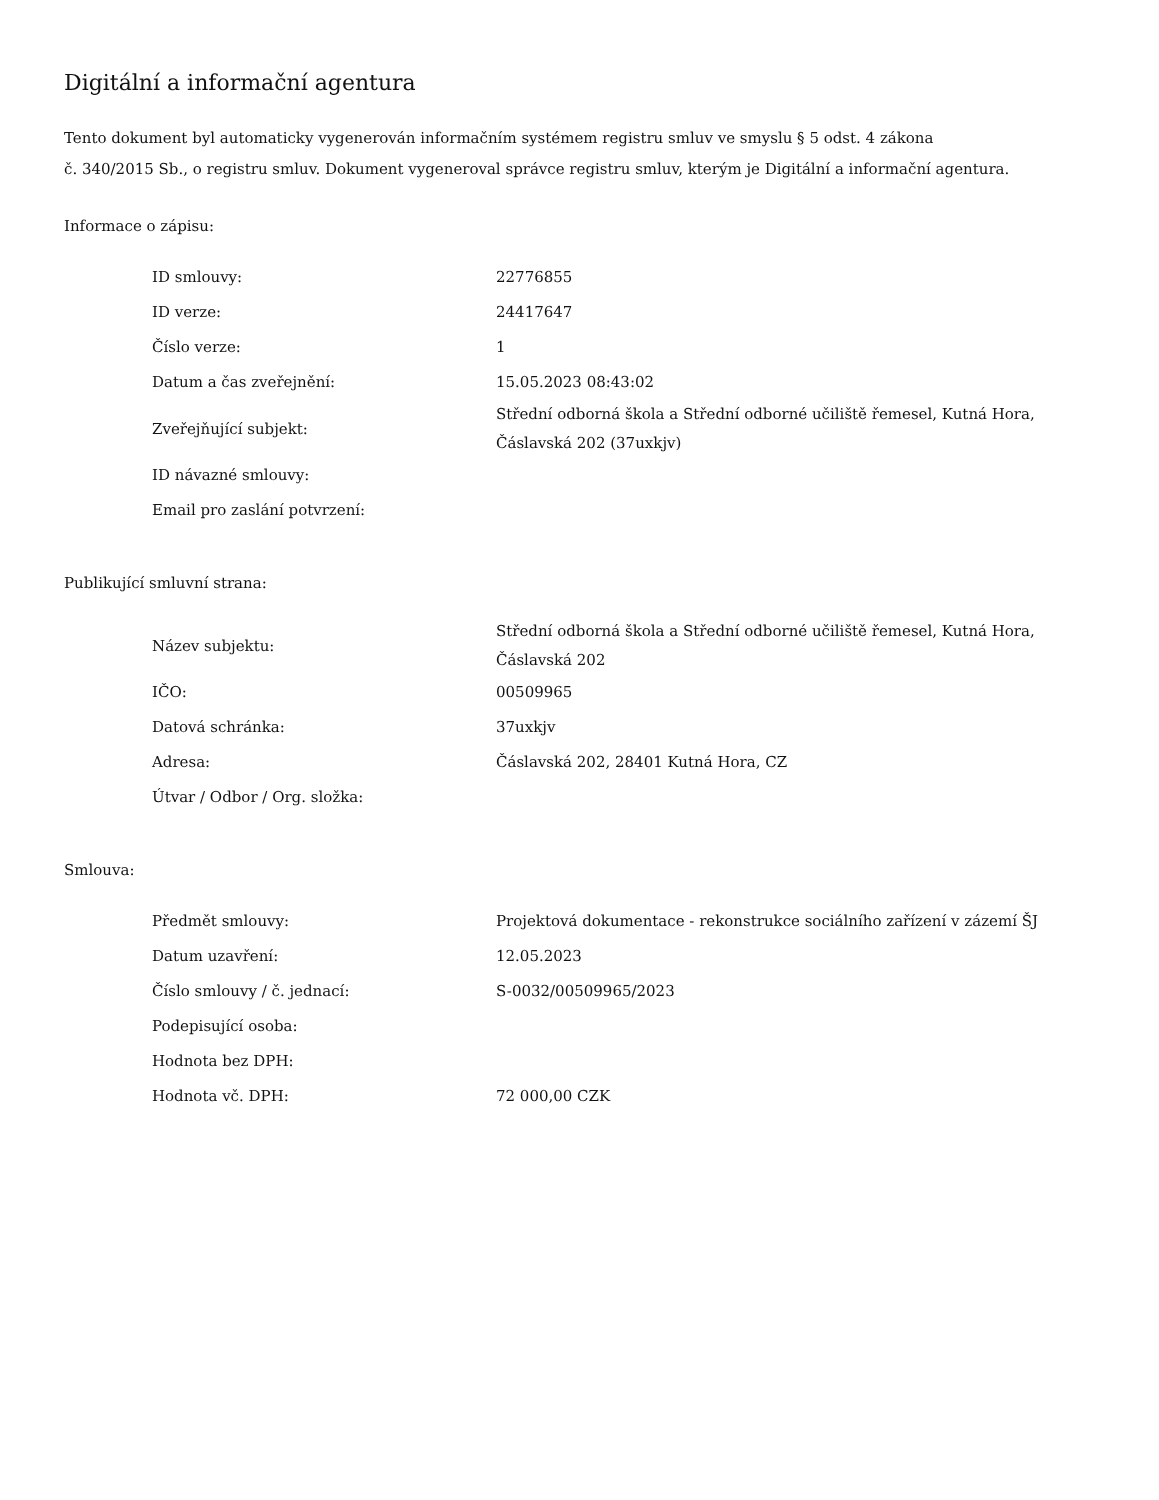Digitální a informační agentura
Tento dokument byl automaticky vygenerován informačním systémem registru smluv ve smyslu § 5 odst. 4 zákona
č. 340/2015 Sb., o registru smluv. Dokument vygeneroval správce registru smluv, kterým je Digitální a informační agentura.
Informace o zápisu:
| ID smlouvy: | 22776855 |
| ID verze: | 24417647 |
| Číslo verze: | 1 |
| Datum a čas zveřejnění: | 15.05.2023 08:43:02 |
| Zveřejňující subjekt: | Střední odborná škola a Střední odborné učiliště řemesel, Kutná Hora, Čáslavská 202 (37uxkjv) |
| ID návazné smlouvy: | |
| Email pro zaslání potvrzení: | |
Publikující smluvní strana:
| Název subjektu: | Střední odborná škola a Střední odborné učiliště řemesel, Kutná Hora, Čáslavská 202 |
| IČO: | 00509965 |
| Datová schránka: | 37uxkjv |
| Adresa: | Čáslavská 202, 28401 Kutná Hora, CZ |
| Útvar / Odbor / Org. složka: | |
Smlouva:
| Předmět smlouvy: | Projektová dokumentace - rekonstrukce sociálního zařízení v zázemí ŠJ |
| Datum uzavření: | 12.05.2023 |
| Číslo smlouvy / č. jednací: | S-0032/00509965/2023 |
| Podepisující osoba: | |
| Hodnota bez DPH: | |
| Hodnota vč. DPH: | 72 000,00 CZK |